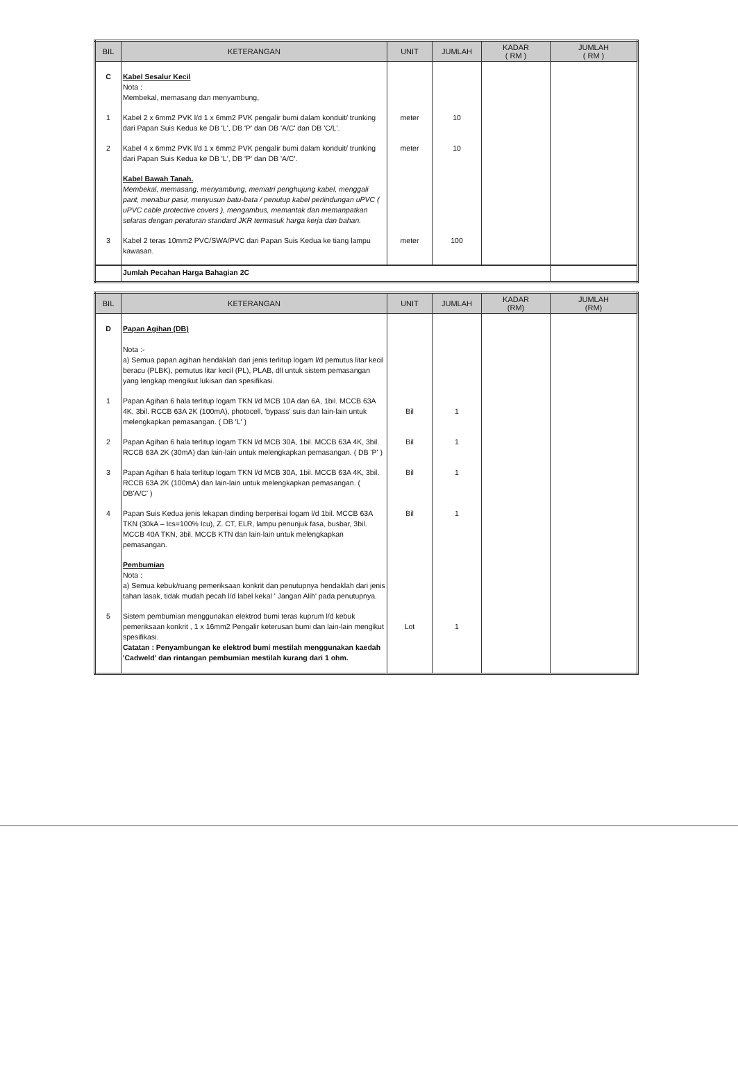| BIL | KETERANGAN | UNIT | JUMLAH | KADAR ( RM ) | JUMLAH ( RM ) |
| --- | --- | --- | --- | --- | --- |
| C | Kabel Sesalur Kecil Nota : Membekal, memasang dan menyambung, | | | | |
| 1 | Kabel 2 x 6mm2 PVK l/d 1 x 6mm2 PVK pengalir bumi dalam konduit/ trunking dari Papan Suis Kedua ke DB 'L', DB 'P' dan DB 'A/C' dan DB 'C/L'. | meter | 10 | | |
| 2 | Kabel 4 x 6mm2 PVK l/d 1 x 6mm2 PVK pengalir bumi dalam konduit/ trunking dari Papan Suis Kedua ke DB 'L', DB 'P' dan DB 'A/C'. | meter | 10 | | |
| | Kabel Bawah Tanah. Membekal, memasang, menyambung, mematri penghujung kabel, menggali parit, menabur pasir, menyusun batu-bata / penutup kabel perlindungan uPVC ( uPVC cable protective covers ), mengambus, memantak dan memanpatkan selaras dengan peraturan standard JKR termasuk harga kerja dan bahan. | | | | |
| 3 | Kabel 2 teras 10mm2 PVC/SWA/PVC dari Papan Suis Kedua ke tiang lampu kawasan. | meter | 100 | | |
| | Jumlah Pecahan Harga Bahagian 2C | | | | |
| BIL | KETERANGAN | UNIT | JUMLAH | KADAR (RM) | JUMLAH (RM) |
| --- | --- | --- | --- | --- | --- |
| D | Papan Agihan (DB) Nota :- a) Semua papan agihan hendaklah dari jenis terlitup logam l/d pemutus litar kecil beracu (PLBK), pemutus litar kecil (PL), PLAB, dll untuk sistem pemasangan yang lengkap mengikut lukisan dan spesifikasi. | | | | |
| 1 | Papan Agihan 6 hala terlitup logam TKN l/d MCB 10A dan 6A, 1bil. MCCB 63A 4K, 3bil. RCCB 63A 2K (100mA), photocell, 'bypass' suis dan lain-lain untuk melengkapkan pemasangan. ( DB 'L' ) | Bil | 1 | | |
| 2 | Papan Agihan 6 hala terlitup logam TKN l/d MCB 30A, 1bil. MCCB 63A 4K, 3bil. RCCB 63A 2K (30mA) dan lain-lain untuk melengkapkan pemasangan. ( DB 'P' ) | Bil | 1 | | |
| 3 | Papan Agihan 6 hala terlitup logam TKN l/d MCB 30A, 1bil. MCCB 63A 4K, 3bil. RCCB 63A 2K (100mA) dan lain-lain untuk melengkapkan pemasangan. ( DB'A/C' ) | Bil | 1 | | |
| 4 | Papan Suis Kedua jenis lekapan dinding berperisai logam l/d 1bil. MCCB 63A TKN (30kA – Ics=100% Icu), Z. CT, ELR, lampu penunjuk fasa, busbar, 3bil. MCCB 40A TKN, 3bil. MCCB KTN dan lain-lain untuk melengkapkan pemasangan. | Bil | 1 | | |
| | Pembumian Nota : a) Semua kebuk/ruang pemeriksaan konkrit dan penutupnya hendaklah dari jenis tahan lasak, tidak mudah pecah l/d label kekal ' Jangan Alih' pada penutupnya. | | | | |
| 5 | Sistem pembumian menggunakan elektrod bumi teras kuprum l/d kebuk pemeriksaan konkrit , 1 x 16mm2 Pengalir keterusan bumi dan lain-lain mengikut spesifikasi. Catatan : Penyambungan ke elektrod bumi mestilah menggunakan kaedah 'Cadweld' dan rintangan pembumian mestilah kurang dari 1 ohm. | Lot | 1 | | |